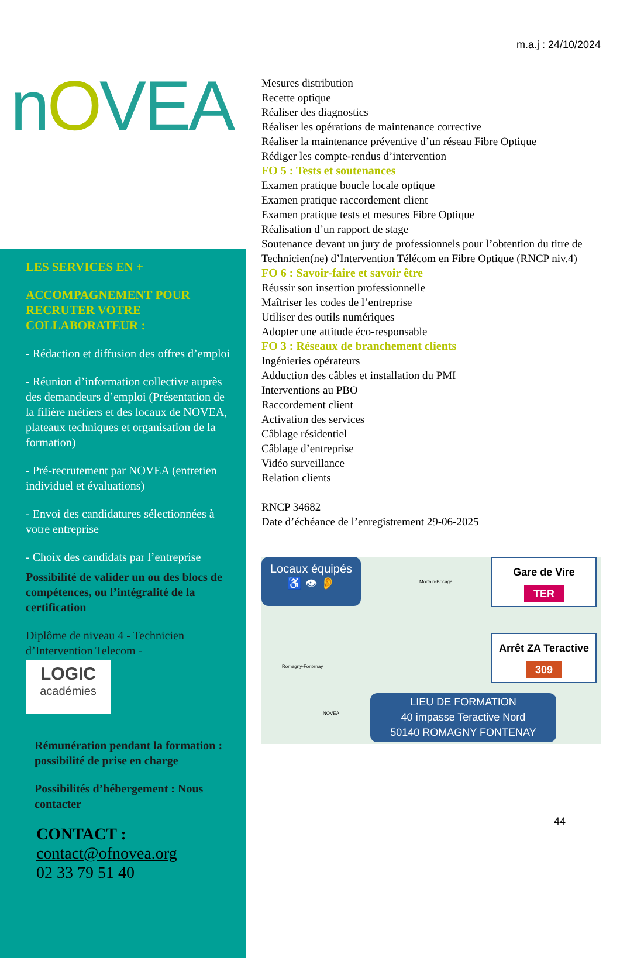nOVEA
LES SERVICES EN +
ACCOMPAGNEMENT POUR RECRUTER VOTRE COLLABORATEUR :
- Rédaction et diffusion des offres d’emploi
- Réunion d’information collective auprès des demandeurs d’emploi (Présentation de la filière métiers et des locaux de NOVEA, plateaux techniques et organisation de la formation)
- Pré-recrutement par NOVEA (entretien individuel et évaluations)
- Envoi des candidatures sélectionnées à votre entreprise
- Choix des candidats par l’entreprise
Possibilité de valider un ou des blocs de compétences, ou l’intégralité de la certification
Diplôme de niveau 4 - Technicien d’Intervention Telecom -
LOGIC
académies
Rémunération pendant la formation : possibilité de prise en charge
Possibilités d’hébergement : Nous contacter
CONTACT :
contact@ofnovea.org
02 33 79 51 40
m.a.j : 24/10/2024
Mesures distribution
Recette optique
Réaliser des diagnostics
Réaliser les opérations de maintenance corrective
Réaliser la maintenance préventive d’un réseau Fibre Optique
Rédiger les compte-rendus d’intervention
FO 5 : Tests et soutenances
Examen pratique boucle locale optique
Examen pratique raccordement client
Examen pratique tests et mesures Fibre Optique
Réalisation d’un rapport de stage
Soutenance devant un jury de professionnels pour l’obtention du titre de Technicien(ne) d’Intervention Télécom en Fibre Optique (RNCP niv.4)
FO 6 : Savoir-faire et savoir être
Réussir son insertion professionnelle
Maîtriser les codes de l’entreprise
Utiliser des outils numériques
Adopter une attitude éco-responsable
FO 3 : Réseaux de branchement clients
Ingénieries opérateurs
Adduction des câbles et installation du PMI
Interventions au PBO
Raccordement client
Activation des services
Câblage résidentiel
Câblage d’entreprise
Vidéo surveillance
Relation clients
RNCP 34682
Date d’échéance de l’enregistrement 29-06-2025
Locaux équipés
♿ 👁 👂
Mortain-Bocage
Romagny-Fontenay
NOVEA
Gare de Vire
TER
Arrêt ZA Teractive
309
LIEU DE FORMATION
40 impasse Teractive Nord
50140 ROMAGNY FONTENAY
44